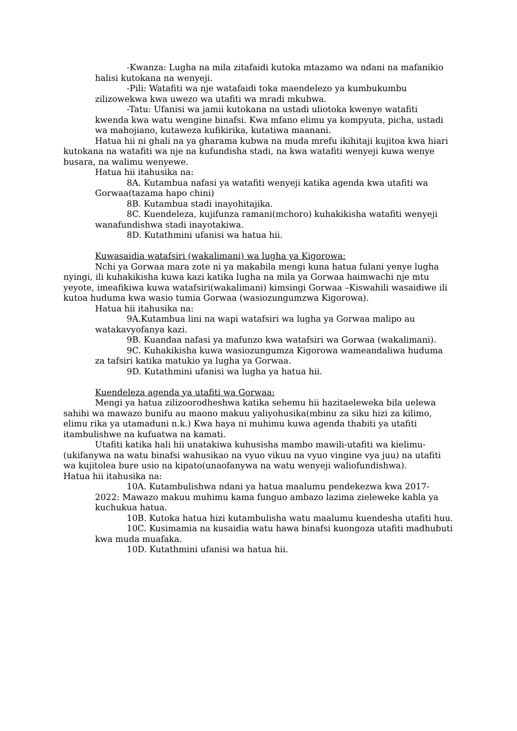-Kwanza: Lugha na mila zitafaidi kutoka mtazamo wa ndani na mafanikio halisi kutokana na wenyeji.
-Pili: Watafiti wa nje watafaidi toka maendelezo ya kumbukumbu zilizowekwa kwa uwezo wa utafiti wa mradi mkubwa.
-Tatu: Ufanisi wa jamii kutokana na ustadi uliotoka kwenye watafiti kwenda kwa watu wengine binafsi. Kwa mfano elimu ya kompyuta, picha, ustadi wa mahojiano, kutaweza kufikirika, kutatiwa maanani.
Hatua hii ni ghali na ya gharama kubwa na muda mrefu ikihitaji kujitoa kwa hiari kutokana na watafiti wa nje na kufundisha stadi, na kwa watafiti wenyeji kuwa wenye busara, na walimu wenyewe.
Hatua hii itahusika na:
8A. Kutambua nafasi ya watafiti wenyeji katika agenda kwa utafiti wa Gorwaa(tazama hapo chini)
8B. Kutambua stadi inayohitajika.
8C. Kuendeleza, kujifunza ramani(mchoro) kuhakikisha watafiti wenyeji wanafundishwa stadi inayotakiwa.
8D. Kutathmini ufanisi wa hatua hii.
Kuwasaidia watafsiri (wakalimani) wa lugha ya Kigorowa:
Nchi ya Gorwaa mara zote ni ya makabila mengi kuna hatua fulani yenye lugha nyingi, ili kuhakikisha kuwa kazi katika lugha na mila ya Gorwaa haimwachi nje mtu yeyote, imeafikiwa kuwa watafsiri(wakalimani) kimsingi Gorwaa –Kiswahili wasaidiwe ili kutoa huduma kwa wasio tumia Gorwaa (wasiozungumzwa Kigorowa).
Hatua hii itahusika na:
9A.Kutambua lini na wapi watafsiri wa lugha ya Gorwaa malipo au watakavyofanya kazi.
9B. Kuandaa nafasi ya mafunzo kwa watafsiri wa Gorwaa (wakalimani).
9C. Kuhakikisha kuwa wasiozungumza Kigorowa wameandaliwa huduma za tafsiri katika matukio ya lugha ya Gorwaa.
9D. Kutathmini ufanisi wa lugha ya hatua hii.
Kuendeleza agenda ya utafiti wa Gorwaa:
Mengi ya hatua zilizoorodheshwa katika sehemu hii hazitaeleweka bila uelewa sahihi wa mawazo bunifu au maono makuu yaliyohusika(mbinu za siku hizi za kilimo, elimu rika ya utamaduni n.k.) Kwa haya ni muhimu kuwa agenda thabiti ya utafiti itambulishwe na kufuatwa na kamati.
Utafiti katika hali hii unatakiwa kuhusisha mambo mawili-utafiti wa kielimu-(ukifanywa na watu binafsi wahusikao na vyuo vikuu na vyuo vingine vya juu) na utafiti wa kujitolea bure usio na kipato(unaofanywa na watu wenyeji waliofundishwa).
Hatua hii itahusika na:
10A. Kutambulishwa ndani ya hatua maalumu pendekezwa kwa 2017-2022: Mawazo makuu muhimu kama funguo ambazo lazima zieleweke kabla ya kuchukua hatua.
10B. Kutoka hatua hizi kutambulisha watu maalumu kuendesha utafiti huu.
10C. Kusimamia na kusaidia watu hawa binafsi kuongoza utafiti madhubuti kwa muda muafaka.
10D. Kutathmini ufanisi wa hatua hii.